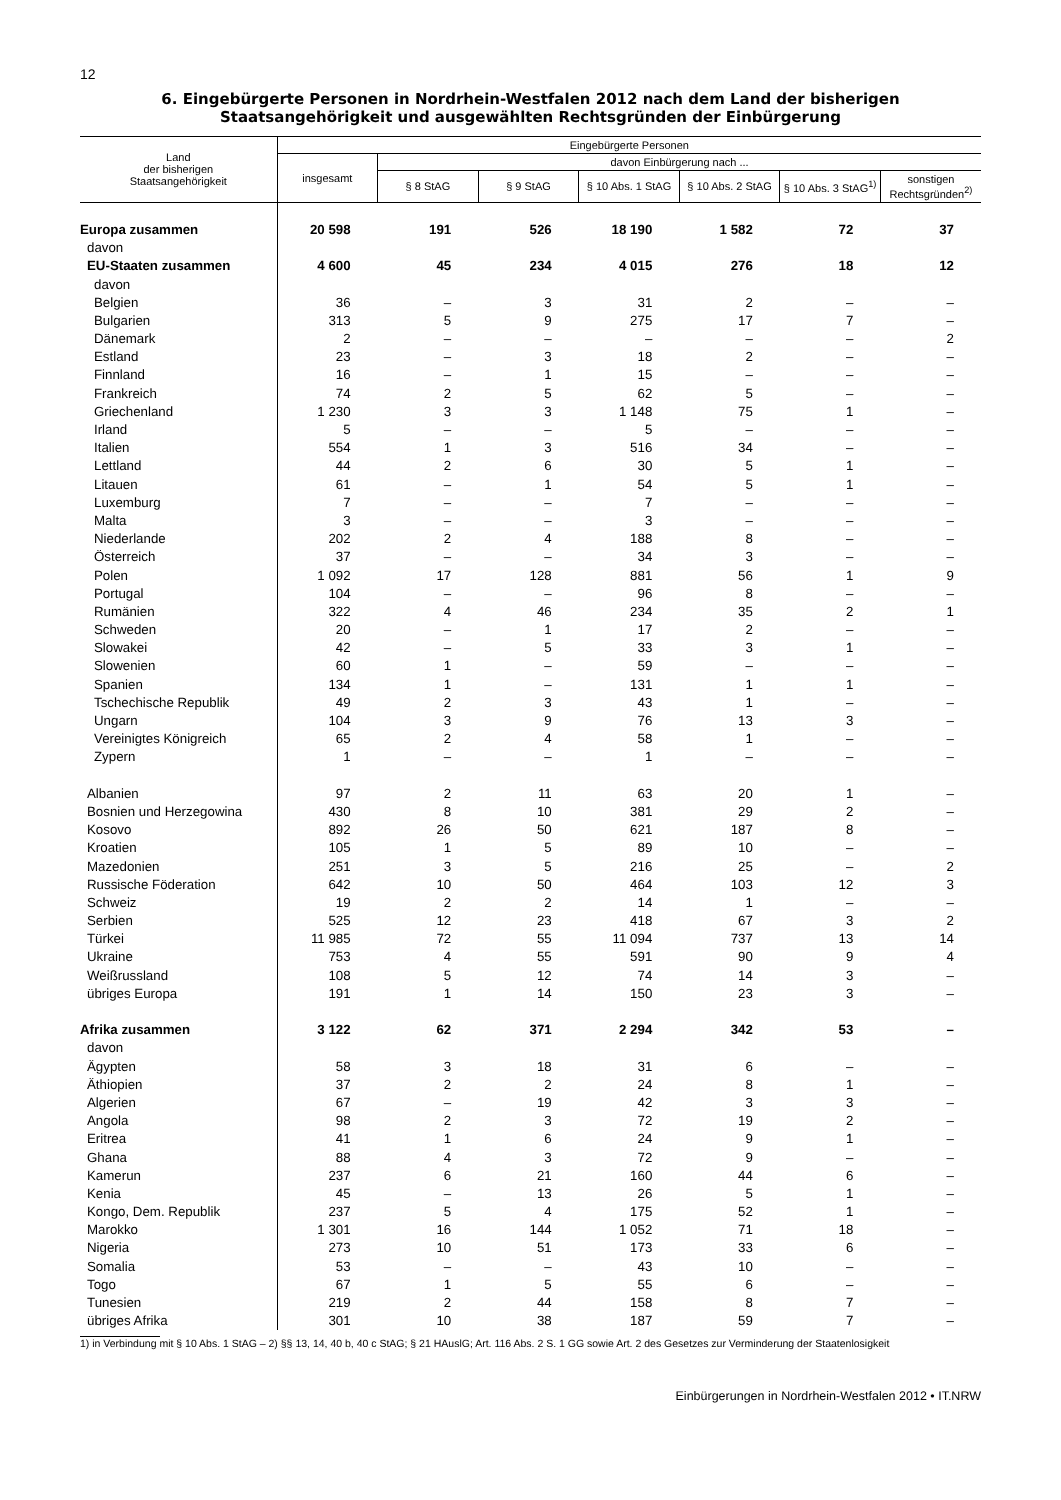12
6. Eingebürgerte Personen in Nordrhein-Westfalen 2012 nach dem Land der bisherigen
Staatsangehörigkeit und ausgewählten Rechtsgründen der Einbürgerung
| Land der bisherigen Staatsangehörigkeit | Eingebürgerte Personen | | | | | | |
| --- | --- | --- | --- | --- | --- | --- | --- |
| | insgesamt | davon Einbürgerung nach ... | | | | | |
| | | § 8 StAG | § 9 StAG | § 10 Abs. 1 StAG | § 10 Abs. 2 StAG | § 10 Abs. 3 StAG<sup>1)</sup> | sonstigen Rechtsgründen<sup>2)</sup> |
| Europa zusammen | 20 598 | 191 | 526 | 18 190 | 1 582 | 72 | 37 |
| davon | | | | | | | |
| EU-Staaten zusammen | 4 600 | 45 | 234 | 4 015 | 276 | 18 | 12 |
| davon | | | | | | | |
| Belgien | 36 | – | 3 | 31 | 2 | – | – |
| Bulgarien | 313 | 5 | 9 | 275 | 17 | 7 | – |
| Dänemark | 2 | – | – | – | – | – | 2 |
| Estland | 23 | – | 3 | 18 | 2 | – | – |
| Finnland | 16 | – | 1 | 15 | – | – | – |
| Frankreich | 74 | 2 | 5 | 62 | 5 | – | – |
| Griechenland | 1 230 | 3 | 3 | 1 148 | 75 | 1 | – |
| Irland | 5 | – | – | 5 | – | – | – |
| Italien | 554 | 1 | 3 | 516 | 34 | – | – |
| Lettland | 44 | 2 | 6 | 30 | 5 | 1 | – |
| Litauen | 61 | – | 1 | 54 | 5 | 1 | – |
| Luxemburg | 7 | – | – | 7 | – | – | – |
| Malta | 3 | – | – | 3 | – | – | – |
| Niederlande | 202 | 2 | 4 | 188 | 8 | – | – |
| Österreich | 37 | – | – | 34 | 3 | – | – |
| Polen | 1 092 | 17 | 128 | 881 | 56 | 1 | 9 |
| Portugal | 104 | – | – | 96 | 8 | – | – |
| Rumänien | 322 | 4 | 46 | 234 | 35 | 2 | 1 |
| Schweden | 20 | – | 1 | 17 | 2 | – | – |
| Slowakei | 42 | – | 5 | 33 | 3 | 1 | – |
| Slowenien | 60 | 1 | – | 59 | – | – | – |
| Spanien | 134 | 1 | – | 131 | 1 | 1 | – |
| Tschechische Republik | 49 | 2 | 3 | 43 | 1 | – | – |
| Ungarn | 104 | 3 | 9 | 76 | 13 | 3 | – |
| Vereinigtes Königreich | 65 | 2 | 4 | 58 | 1 | – | – |
| Zypern | 1 | – | – | 1 | – | – | – |
| Albanien | 97 | 2 | 11 | 63 | 20 | 1 | – |
| Bosnien und Herzegowina | 430 | 8 | 10 | 381 | 29 | 2 | – |
| Kosovo | 892 | 26 | 50 | 621 | 187 | 8 | – |
| Kroatien | 105 | 1 | 5 | 89 | 10 | – | – |
| Mazedonien | 251 | 3 | 5 | 216 | 25 | – | 2 |
| Russische Föderation | 642 | 10 | 50 | 464 | 103 | 12 | 3 |
| Schweiz | 19 | 2 | 2 | 14 | 1 | – | – |
| Serbien | 525 | 12 | 23 | 418 | 67 | 3 | 2 |
| Türkei | 11 985 | 72 | 55 | 11 094 | 737 | 13 | 14 |
| Ukraine | 753 | 4 | 55 | 591 | 90 | 9 | 4 |
| Weißrussland | 108 | 5 | 12 | 74 | 14 | 3 | – |
| übriges Europa | 191 | 1 | 14 | 150 | 23 | 3 | – |
| Afrika zusammen | 3 122 | 62 | 371 | 2 294 | 342 | 53 | – |
| davon | | | | | | | |
| Ägypten | 58 | 3 | 18 | 31 | 6 | – | – |
| Äthiopien | 37 | 2 | 2 | 24 | 8 | 1 | – |
| Algerien | 67 | – | 19 | 42 | 3 | 3 | – |
| Angola | 98 | 2 | 3 | 72 | 19 | 2 | – |
| Eritrea | 41 | 1 | 6 | 24 | 9 | 1 | – |
| Ghana | 88 | 4 | 3 | 72 | 9 | – | – |
| Kamerun | 237 | 6 | 21 | 160 | 44 | 6 | – |
| Kenia | 45 | – | 13 | 26 | 5 | 1 | – |
| Kongo, Dem. Republik | 237 | 5 | 4 | 175 | 52 | 1 | – |
| Marokko | 1 301 | 16 | 144 | 1 052 | 71 | 18 | – |
| Nigeria | 273 | 10 | 51 | 173 | 33 | 6 | – |
| Somalia | 53 | – | – | 43 | 10 | – | – |
| Togo | 67 | 1 | 5 | 55 | 6 | – | – |
| Tunesien | 219 | 2 | 44 | 158 | 8 | 7 | – |
| übriges Afrika | 301 | 10 | 38 | 187 | 59 | 7 | – |
1) in Verbindung mit § 10 Abs. 1 StAG – 2) §§ 13, 14, 40 b, 40 c StAG; § 21 HAuslG; Art. 116 Abs. 2 S. 1 GG sowie Art. 2 des Gesetzes zur Verminderung der Staatenlosigkeit
Einbürgerungen in Nordrhein-Westfalen 2012 • IT.NRW